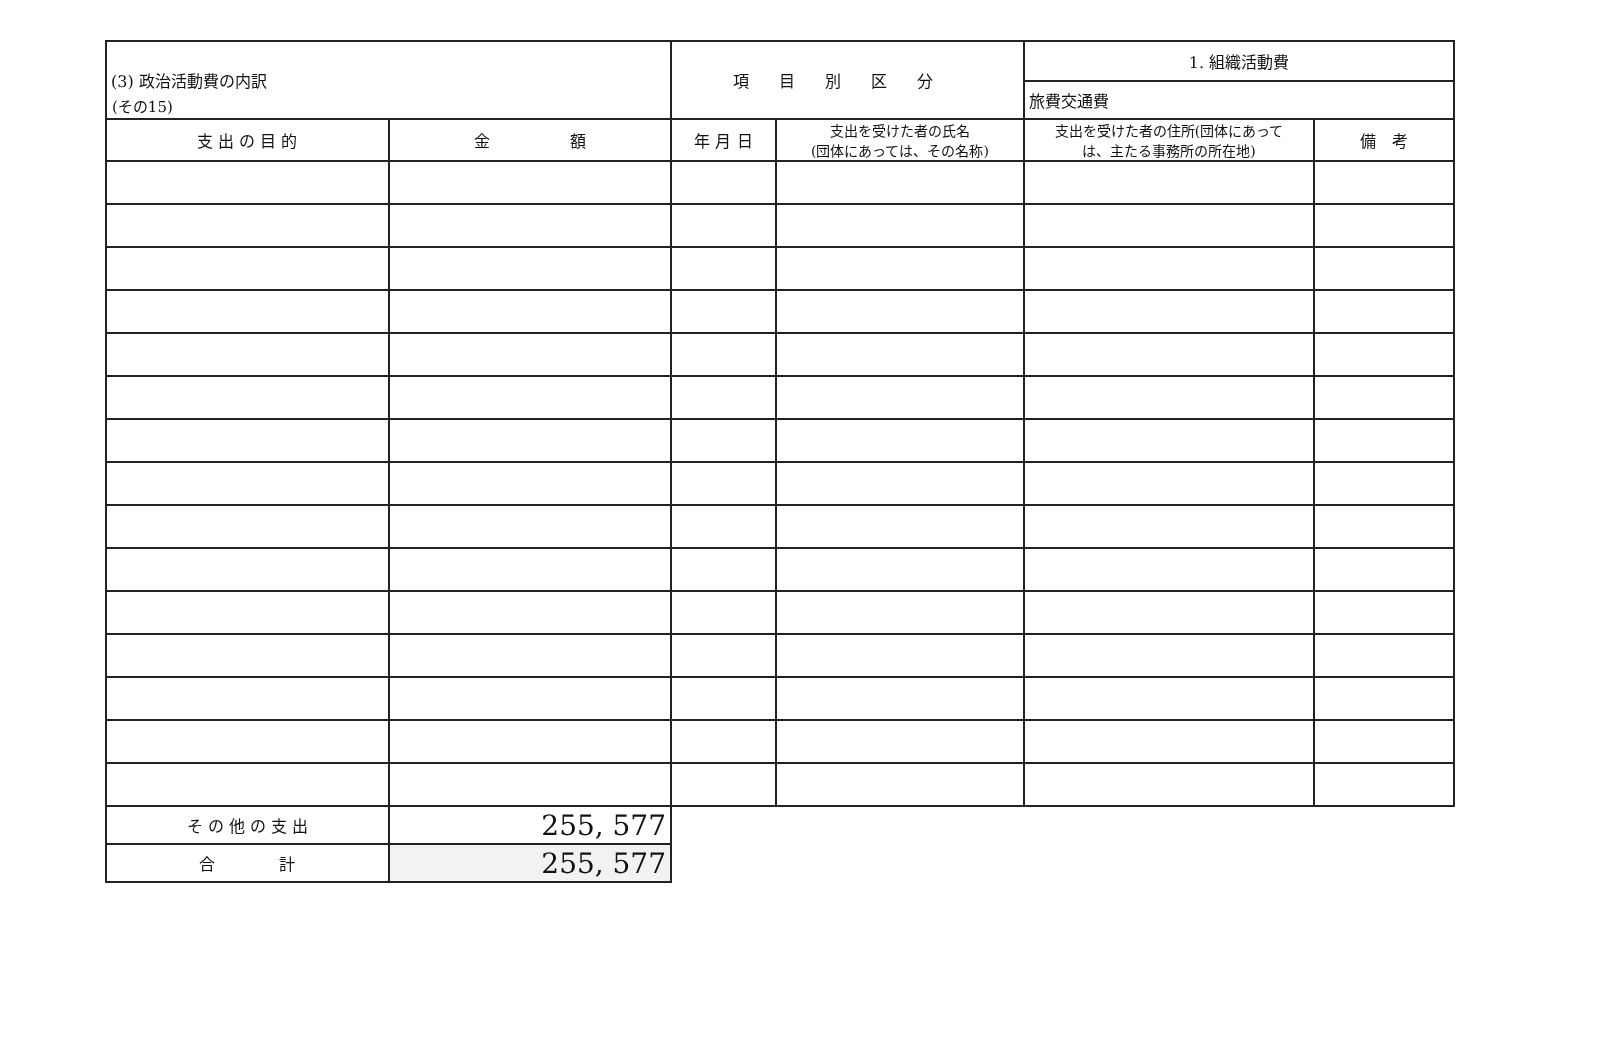(その15)
| (3) 政治活動費の内訳 | | 項目別区分 | | 1. 組織活動費 | |
| | | | | 旅費交通費 | |
| 支 出 の 目 的 | 金 額 | 年 月 日 | 支出を受けた者の氏名 (団体にあっては、その名称) | 支出を受けた者の住所(団体にあって は、主たる事務所の所在地) | 備 考 |
| そ の 他 の 支 出 | 255, 577 | | | | |
| 合 計 | 255, 577 | | | | |